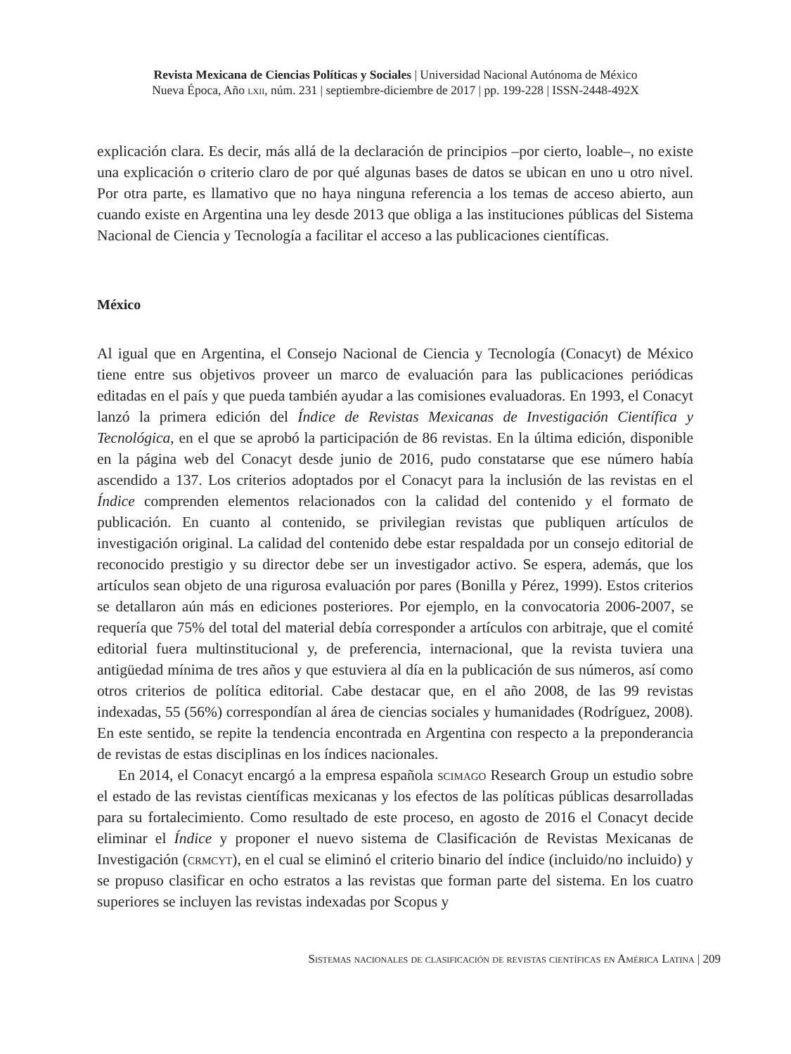Revista Mexicana de Ciencias Políticas y Sociales | Universidad Nacional Autónoma de México
Nueva Época, Año lxii, núm. 231 | septiembre-diciembre de 2017 | pp. 199-228 | ISSN-2448-492X
explicación clara. Es decir, más allá de la declaración de principios –por cierto, loable–, no existe una explicación o criterio claro de por qué algunas bases de datos se ubican en uno u otro nivel. Por otra parte, es llamativo que no haya ninguna referencia a los temas de acceso abierto, aun cuando existe en Argentina una ley desde 2013 que obliga a las instituciones públicas del Sistema Nacional de Ciencia y Tecnología a facilitar el acceso a las publicaciones científicas.
México
Al igual que en Argentina, el Consejo Nacional de Ciencia y Tecnología (Conacyt) de México tiene entre sus objetivos proveer un marco de evaluación para las publicaciones periódicas editadas en el país y que pueda también ayudar a las comisiones evaluadoras. En 1993, el Conacyt lanzó la primera edición del Índice de Revistas Mexicanas de Investigación Científica y Tecnológica, en el que se aprobó la participación de 86 revistas. En la última edición, disponible en la página web del Conacyt desde junio de 2016, pudo constatarse que ese número había ascendido a 137. Los criterios adoptados por el Conacyt para la inclusión de las revistas en el Índice comprenden elementos relacionados con la calidad del contenido y el formato de publicación. En cuanto al contenido, se privilegian revistas que publiquen artículos de investigación original. La calidad del contenido debe estar respaldada por un consejo editorial de reconocido prestigio y su director debe ser un investigador activo. Se espera, además, que los artículos sean objeto de una rigurosa evaluación por pares (Bonilla y Pérez, 1999). Estos criterios se detallaron aún más en ediciones posteriores. Por ejemplo, en la convocatoria 2006-2007, se requería que 75% del total del material debía corresponder a artículos con arbitraje, que el comité editorial fuera multinstitucional y, de preferencia, internacional, que la revista tuviera una antigüedad mínima de tres años y que estuviera al día en la publicación de sus números, así como otros criterios de política editorial. Cabe destacar que, en el año 2008, de las 99 revistas indexadas, 55 (56%) correspondían al área de ciencias sociales y humanidades (Rodríguez, 2008). En este sentido, se repite la tendencia encontrada en Argentina con respecto a la preponderancia de revistas de estas disciplinas en los índices nacionales.
En 2014, el Conacyt encargó a la empresa española scimago Research Group un estudio sobre el estado de las revistas científicas mexicanas y los efectos de las políticas públicas desarrolladas para su fortalecimiento. Como resultado de este proceso, en agosto de 2016 el Conacyt decide eliminar el Índice y proponer el nuevo sistema de Clasificación de Revistas Mexicanas de Investigación (crmcyt), en el cual se eliminó el criterio binario del índice (incluido/no incluido) y se propuso clasificar en ocho estratos a las revistas que forman parte del sistema. En los cuatro superiores se incluyen las revistas indexadas por Scopus y
Sistemas nacionales de clasificación de revistas científicas en América Latina | 209